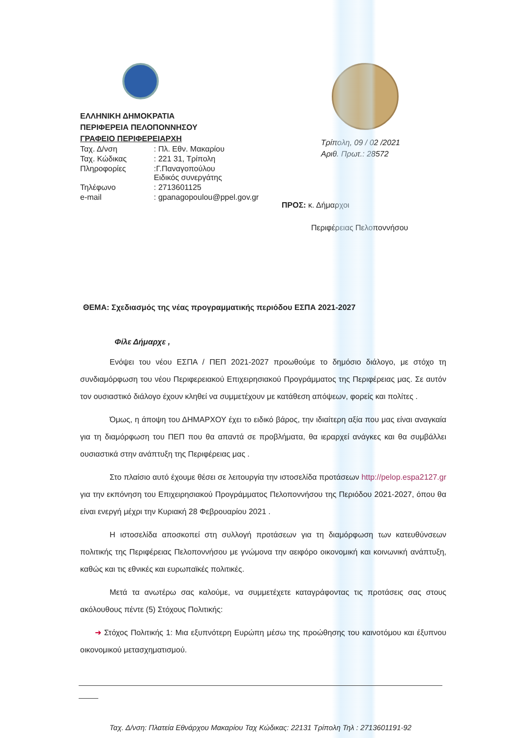ΕΛΛΗΝΙΚΗ ΔΗΜΟΚΡΑΤΙΑ
ΠΕΡΙΦΕΡΕΙΑ ΠΕΛΟΠΟΝΝΗΣΟΥ
ΓΡΑΦΕΙΟ ΠΕΡΙΦΕΡΕΙΑΡΧΗ
| Ταχ. Δ/νση | : Πλ. Εθν. Μακαρίου |
| Ταχ. Κώδικας | : 221 31, Τρίπολη |
| Πληροφορίες | :Γ.Παναγοπούλου Ειδικός συνεργάτης |
| Τηλέφωνο | : 2713601125 |
| e-mail | : gpanagopoulou@ppel.gov.gr |
Τρίπολη, 09 / 02 /2021
Αριθ. Πρωτ.: 28572
ΠΡΟΣ: κ. Δήμαρχοι
Περιφέρειας Πελοποννήσου
ΘΕΜΑ: Σχεδιασμός της νέας προγραμματικής περιόδου ΕΣΠΑ 2021-2027
Φίλε Δήμαρχε ,
Ενόψει του νέου ΕΣΠΑ / ΠΕΠ 2021-2027 προωθούμε το δημόσιο διάλογο, με στόχο τη συνδιαμόρφωση του νέου Περιφερειακού Επιχειρησιακού Προγράμματος της Περιφέρειας μας. Σε αυτόν τον ουσιαστικό διάλογο έχουν κληθεί να συμμετέχουν με κατάθεση απόψεων, φορείς και πολίτες .
Όμως, η άποψη του ΔΗΜΑΡΧΟΥ έχει το ειδικό βάρος, την ιδιαίτερη αξία που μας είναι αναγκαία για τη διαμόρφωση του ΠΕΠ που θα απαντά σε προβλήματα, θα ιεραρχεί ανάγκες και θα συμβάλλει ουσιαστικά στην ανάπτυξη της Περιφέρειας μας .
Στο πλαίσιο αυτό έχουμε θέσει σε λειτουργία την ιστοσελίδα προτάσεων http://pelop.espa2127.gr για την εκπόνηση του Επιχειρησιακού Προγράμματος Πελοποννήσου της Περιόδου 2021-2027, όπου θα είναι ενεργή μέχρι την Κυριακή 28 Φεβρουαρίου 2021 .
Η ιστοσελίδα αποσκοπεί στη συλλογή προτάσεων για τη διαμόρφωση των κατευθύνσεων πολιτικής της Περιφέρειας Πελοποννήσου με γνώμονα την αειφόρο οικονομική και κοινωνική ανάπτυξη, καθώς και τις εθνικές και ευρωπαϊκές πολιτικές.
Μετά τα ανωτέρω σας καλούμε, να συμμετέχετε καταγράφοντας τις προτάσεις σας στους ακόλουθους πέντε (5) Στόχους Πολιτικής:
➜ Στόχος Πολιτικής 1: Μια εξυπνότερη Ευρώπη μέσω της προώθησης του καινοτόμου και έξυπνου οικονομικού μετασχηματισμού.
Ταχ. Δ/νση: Πλατεία Εθνάρχου Μακαρίου Ταχ Κώδικας: 22131 Τρίπολη Τηλ : 2713601191-92